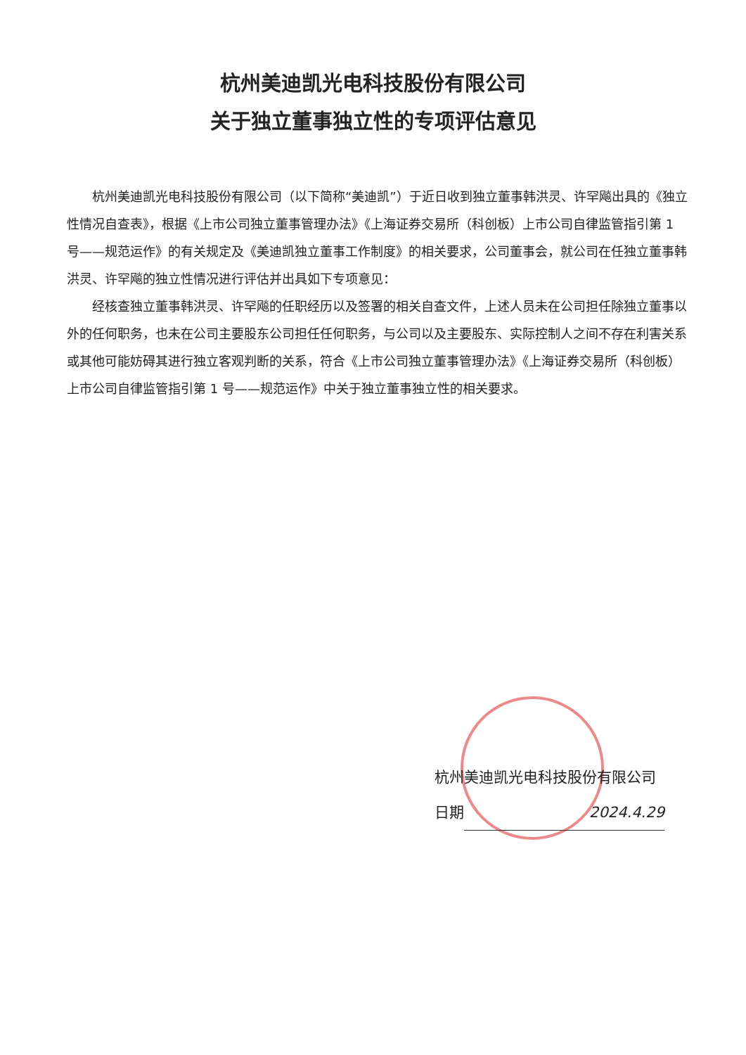杭州美迪凯光电科技股份有限公司
关于独立董事独立性的专项评估意见
杭州美迪凯光电科技股份有限公司（以下简称“美迪凯”）于近日收到独立董事韩洪灵、许罕飚出具的《独立性情况自查表》，根据《上市公司独立董事管理办法》《上海证券交易所（科创板）上市公司自律监管指引第 1 号——规范运作》的有关规定及《美迪凯独立董事工作制度》的相关要求，公司董事会，就公司在任独立董事韩洪灵、许罕飚的独立性情况进行评估并出具如下专项意见：
经核查独立董事韩洪灵、许罕飚的任职经历以及签署的相关自查文件，上述人员未在公司担任除独立董事以外的任何职务，也未在公司主要股东公司担任任何职务，与公司以及主要股东、实际控制人之间不存在利害关系或其他可能妨碍其进行独立客观判断的关系，符合《上市公司独立董事管理办法》《上海证券交易所（科创板）上市公司自律监管指引第 1 号——规范运作》中关于独立董事独立性的相关要求。
杭州美迪凯光电科技股份有限公司
日期 2024.4.29